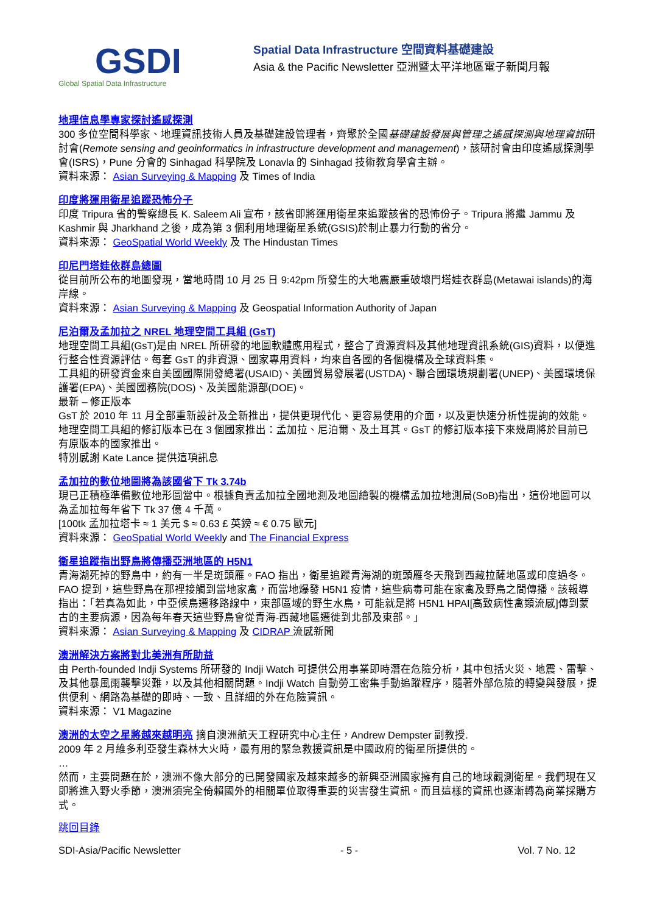GSDI
Global Spatial Data Infrastructure
Spatial Data Infrastructure 空間資料基礎建設
Asia & the Pacific Newsletter 亞洲暨太平洋地區電子新聞月報
地理信息學專家探討遙感探測
300 多位空間科學家、地理資訊技術人員及基礎建設管理者，齊聚於全國基礎建設發展與管理之遙感探測與地理資訊研討會(Remote sensing and geoinformatics in infrastructure development and management)，該研討會由印度遙感探測學會(ISRS)，Pune 分會的 Sinhagad 科學院及 Lonavla 的 Sinhagad 技術教育學會主辦。
資料來源： Asian Surveying & Mapping 及 Times of India
印度將運用衛星追蹤恐怖分子
印度 Tripura 省的警察總長 K. Saleem Ali 宣布，該省即將運用衛星來追蹤該省的恐怖份子。Tripura 將繼 Jammu 及 Kashmir 與 Jharkhand 之後，成為第 3 個利用地理衛星系統(GSIS)於制止暴力行動的省分。
資料來源： GeoSpatial World Weekly 及 The Hindustan Times
印尼門塔娃依群島總圖
從目前所公布的地圖發現，當地時間 10 月 25 日 9:42pm 所發生的大地震嚴重破壞門塔娃衣群島(Metawai islands)的海岸線。
資料來源： Asian Surveying & Mapping 及 Geospatial Information Authority of Japan
尼泊爾及孟加拉之 NREL 地理空間工具組 (GsT)
地理空間工具組(GsT)是由 NREL 所研發的地圖軟體應用程式，整合了資源資料及其他地理資訊系統(GIS)資料，以便進行整合性資源評估。每套 GsT 的非資源、國家專用資料，均來自各國的各個機構及全球資料集。
工具組的研發資金來自美國國際開發總署(USAID)、美國貿易發展署(USTDA)、聯合國環境規劃署(UNEP)、美國環境保護署(EPA)、美國國務院(DOS)、及美國能源部(DOE)。
最新 – 修正版本
GsT 於 2010 年 11 月全部重新設計及全新推出，提供更現代化、更容易使用的介面，以及更快速分析性提詢的效能。地理空間工具組的修訂版本已在 3 個國家推出：孟加拉、尼泊爾、及土耳其。GsT 的修訂版本接下來幾周將於目前已有原版本的國家推出。
特別感謝 Kate Lance 提供這項訊息
孟加拉的數位地圖將為該國省下 Tk 3.74b
現已正積極準備數位地形圖當中。根據負責孟加拉全國地測及地圖繪製的機構孟加拉地測局(SoB)指出，這份地圖可以為孟加拉每年省下 Tk 37 億 4 千萬。
[100tk 孟加拉塔卡 ≈ 1 美元 $ ≈ 0.63 £ 英鎊 ≈ € 0.75 歐元]
資料來源： GeoSpatial World Weekly and The Financial Express
衛星追蹤指出野鳥將傳播亞洲地區的 H5N1
青海湖死掉的野鳥中，約有一半是斑頭雁。FAO 指出，衛星追蹤青海湖的斑頭雁冬天飛到西藏拉薩地區或印度過冬。FAO 提到，這些野鳥在那裡接觸到當地家禽，而當地爆發 H5N1 疫情，這些病毒可能在家禽及野鳥之間傳播。該報導指出：「若真為如此，中亞候鳥遷移路線中，東部區域的野生水鳥，可能就是將 H5N1 HPAI[高致病性禽類流感]傳到蒙古的主要病源，因為每年春天這些野鳥會從青海-西藏地區遷徙到北部及東部。」
資料來源： Asian Surveying & Mapping 及 CIDRAP 流感新聞
澳洲解決方案將對北美洲有所助益
由 Perth-founded Indji Systems 所研發的 Indji Watch 可提供公用事業即時潛在危險分析，其中包括火災、地震、雷擊、及其他暴風雨襲擊災難，以及其他相關問題。Indji Watch 自動勞工密集手動追蹤程序，隨著外部危險的轉變與發展，提供便利、網路為基礎的即時、一致、且詳細的外在危險資訊。
資料來源： V1 Magazine
澳洲的太空之星將越來越明亮 摘自澳洲航天工程研究中心主任，Andrew Dempster 副教授.
2009 年 2 月維多利亞發生森林大火時，最有用的緊急救援資訊是中國政府的衛星所提供的。
…
然而，主要問題在於，澳洲不像大部分的已開發國家及越來越多的新興亞洲國家擁有自己的地球觀測衛星。我們現在又即將進入野火季節，澳洲須完全倚賴國外的相關單位取得重要的災害發生資訊。而且這樣的資訊也逐漸轉為商業採購方式。
跳回目錄
SDI-Asia/Pacific Newsletter - 5 - Vol. 7 No. 12